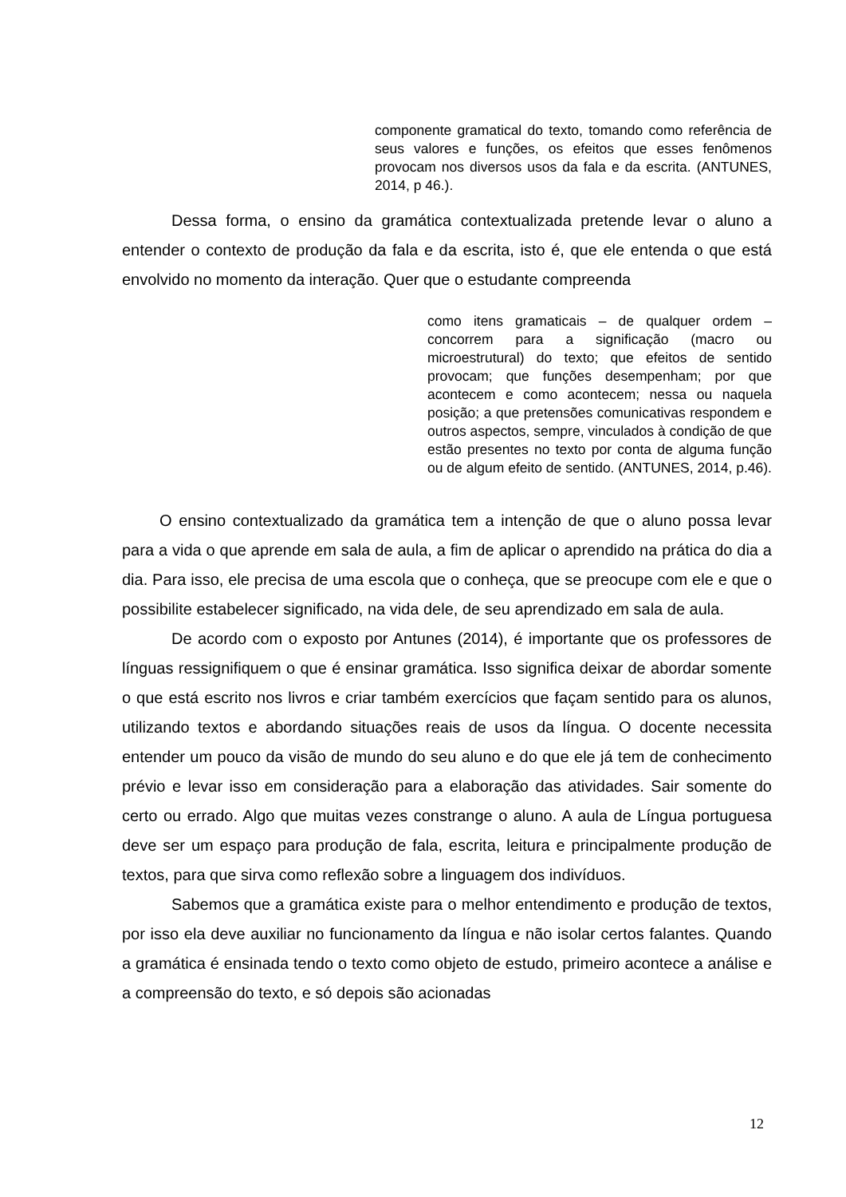componente gramatical do texto, tomando como referência de seus valores e funções, os efeitos que esses fenômenos provocam nos diversos usos da fala e da escrita. (ANTUNES, 2014, p 46.).
Dessa forma, o ensino da gramática contextualizada pretende levar o aluno a entender o contexto de produção da fala e da escrita, isto é, que ele entenda o que está envolvido no momento da interação. Quer que o estudante compreenda
como itens gramaticais – de qualquer ordem – concorrem para a significação (macro ou microestrutural) do texto; que efeitos de sentido provocam; que funções desempenham; por que acontecem e como acontecem; nessa ou naquela posição; a que pretensões comunicativas respondem e outros aspectos, sempre, vinculados à condição de que estão presentes no texto por conta de alguma função ou de algum efeito de sentido. (ANTUNES, 2014, p.46).
O ensino contextualizado da gramática tem a intenção de que o aluno possa levar para a vida o que aprende em sala de aula, a fim de aplicar o aprendido na prática do dia a dia. Para isso, ele precisa de uma escola que o conheça, que se preocupe com ele e que o possibilite estabelecer significado, na vida dele, de seu aprendizado em sala de aula.
De acordo com o exposto por Antunes (2014), é importante que os professores de línguas ressignifiquem o que é ensinar gramática. Isso significa deixar de abordar somente o que está escrito nos livros e criar também exercícios que façam sentido para os alunos, utilizando textos e abordando situações reais de usos da língua. O docente necessita entender um pouco da visão de mundo do seu aluno e do que ele já tem de conhecimento prévio e levar isso em consideração para a elaboração das atividades. Sair somente do certo ou errado. Algo que muitas vezes constrange o aluno. A aula de Língua portuguesa deve ser um espaço para produção de fala, escrita, leitura e principalmente produção de textos, para que sirva como reflexão sobre a linguagem dos indivíduos.
Sabemos que a gramática existe para o melhor entendimento e produção de textos, por isso ela deve auxiliar no funcionamento da língua e não isolar certos falantes. Quando a gramática é ensinada tendo o texto como objeto de estudo, primeiro acontece a análise e a compreensão do texto, e só depois são acionadas
12